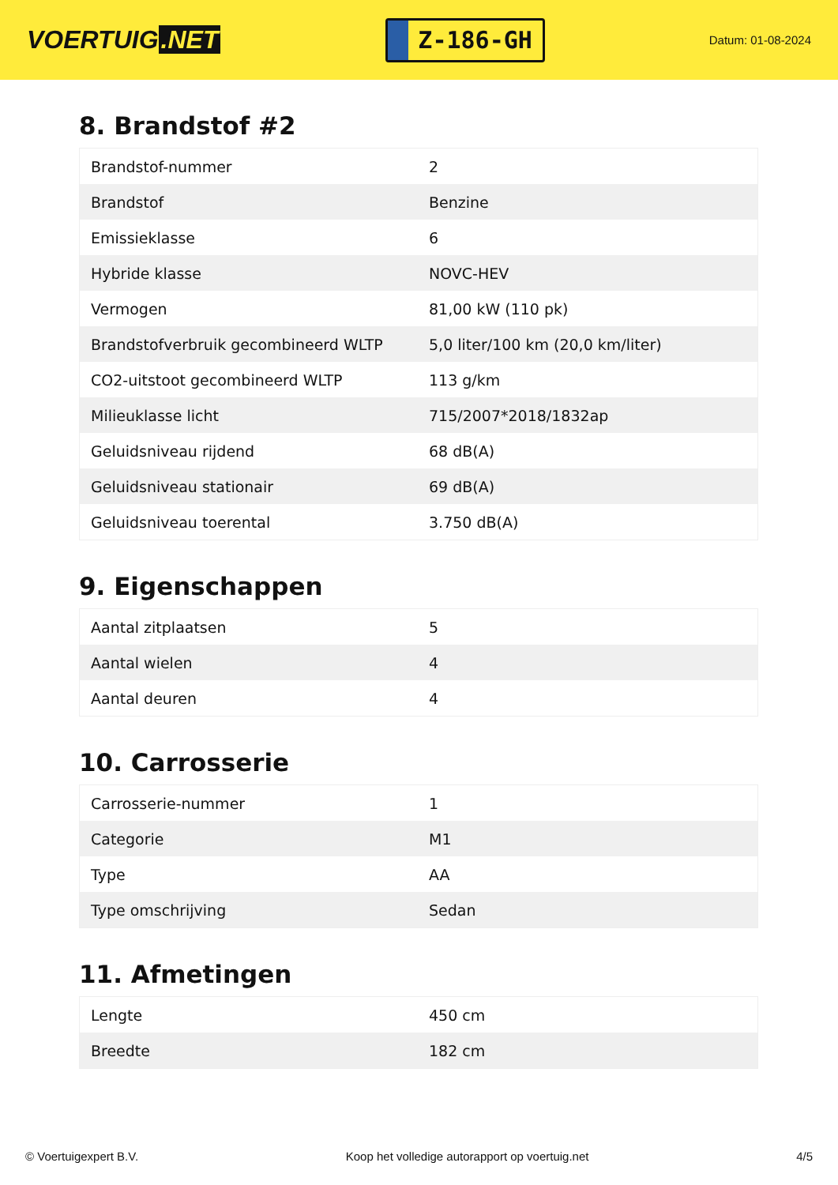VOERTUIG.NET
Z-186-GH
Datum: 01-08-2024
8. Brandstof #2
| Brandstof-nummer | 2 |
| Brandstof | Benzine |
| Emissieklasse | 6 |
| Hybride klasse | NOVC-HEV |
| Vermogen | 81,00 kW (110 pk) |
| Brandstofverbruik gecombineerd WLTP | 5,0 liter/100 km (20,0 km/liter) |
| CO2-uitstoot gecombineerd WLTP | 113 g/km |
| Milieuklasse licht | 715/2007*2018/1832ap |
| Geluidsniveau rijdend | 68 dB(A) |
| Geluidsniveau stationair | 69 dB(A) |
| Geluidsniveau toerental | 3.750 dB(A) |
9. Eigenschappen
| Aantal zitplaatsen | 5 |
| Aantal wielen | 4 |
| Aantal deuren | 4 |
10. Carrosserie
| Carrosserie-nummer | 1 |
| Categorie | M1 |
| Type | AA |
| Type omschrijving | Sedan |
11. Afmetingen
| Lengte | 450 cm |
| Breedte | 182 cm |
© Voertuigexpert B.V. Koop het volledige autorapport op voertuig.net 4/5